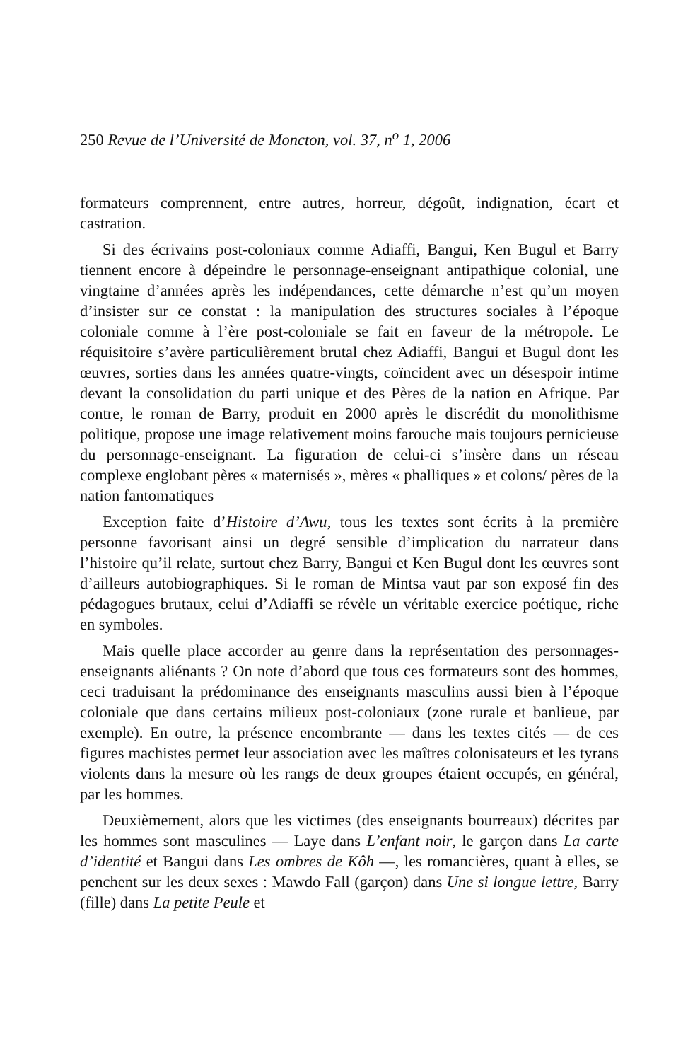250 Revue de l’Université de Moncton, vol. 37, n<sup>o</sup> 1, 2006
formateurs comprennent, entre autres, horreur, dégoût, indignation, écart et castration.
Si des écrivains post-coloniaux comme Adiaffi, Bangui, Ken Bugul et Barry tiennent encore à dépeindre le personnage-enseignant antipathique colonial, une vingtaine d’années après les indépendances, cette démarche n’est qu’un moyen d’insister sur ce constat : la manipulation des structures sociales à l’époque coloniale comme à l’ère post-coloniale se fait en faveur de la métropole. Le réquisitoire s’avère particulièrement brutal chez Adiaffi, Bangui et Bugul dont les œuvres, sorties dans les années quatre-vingts, coïncident avec un désespoir intime devant la consolidation du parti unique et des Pères de la nation en Afrique. Par contre, le roman de Barry, produit en 2000 après le discrédit du monolithisme politique, propose une image relativement moins farouche mais toujours pernicieuse du personnage-enseignant. La figuration de celui-ci s’insère dans un réseau complexe englobant pères « maternisés », mères « phalliques » et colons/ pères de la nation fantomatiques
Exception faite d’Histoire d’Awu, tous les textes sont écrits à la première personne favorisant ainsi un degré sensible d’implication du narrateur dans l’histoire qu’il relate, surtout chez Barry, Bangui et Ken Bugul dont les œuvres sont d’ailleurs autobiographiques. Si le roman de Mintsa vaut par son exposé fin des pédagogues brutaux, celui d’Adiaffi se révèle un véritable exercice poétique, riche en symboles.
Mais quelle place accorder au genre dans la représentation des personnages-enseignants aliénants ? On note d’abord que tous ces formateurs sont des hommes, ceci traduisant la prédominance des enseignants masculins aussi bien à l’époque coloniale que dans certains milieux post-coloniaux (zone rurale et banlieue, par exemple). En outre, la présence encombrante — dans les textes cités — de ces figures machistes permet leur association avec les maîtres colonisateurs et les tyrans violents dans la mesure où les rangs de deux groupes étaient occupés, en général, par les hommes.
Deuxièmement, alors que les victimes (des enseignants bourreaux) décrites par les hommes sont masculines — Laye dans L’enfant noir, le garçon dans La carte d’identité et Bangui dans Les ombres de Kôh —, les romancières, quant à elles, se penchent sur les deux sexes : Mawdo Fall (garçon) dans Une si longue lettre, Barry (fille) dans La petite Peule et